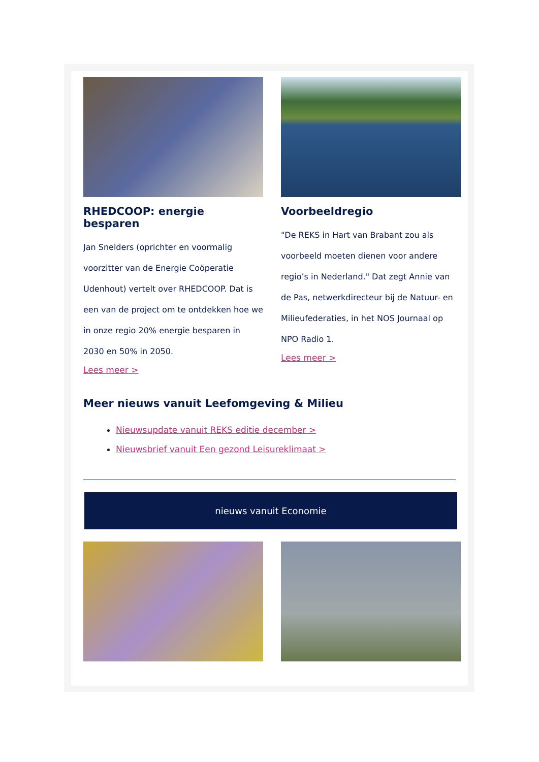RHEDCOOP: energie besparen
Jan Snelders (oprichter en voormalig voorzitter van de Energie Coöperatie Udenhout) vertelt over RHEDCOOP. Dat is een van de project om te ontdekken hoe we in onze regio 20% energie besparen in 2030 en 50% in 2050.
Lees meer >
Voorbeeldregio
"De REKS in Hart van Brabant zou als voorbeeld moeten dienen voor andere regio’s in Nederland." Dat zegt Annie van de Pas, netwerkdirecteur bij de Natuur- en Milieufederaties, in het NOS Journaal op NPO Radio 1.
Lees meer >
Meer nieuws vanuit Leefomgeving & Milieu
Nieuwsupdate vanuit REKS editie december >
Nieuwsbrief vanuit Een gezond Leisureklimaat >
nieuws vanuit Economie